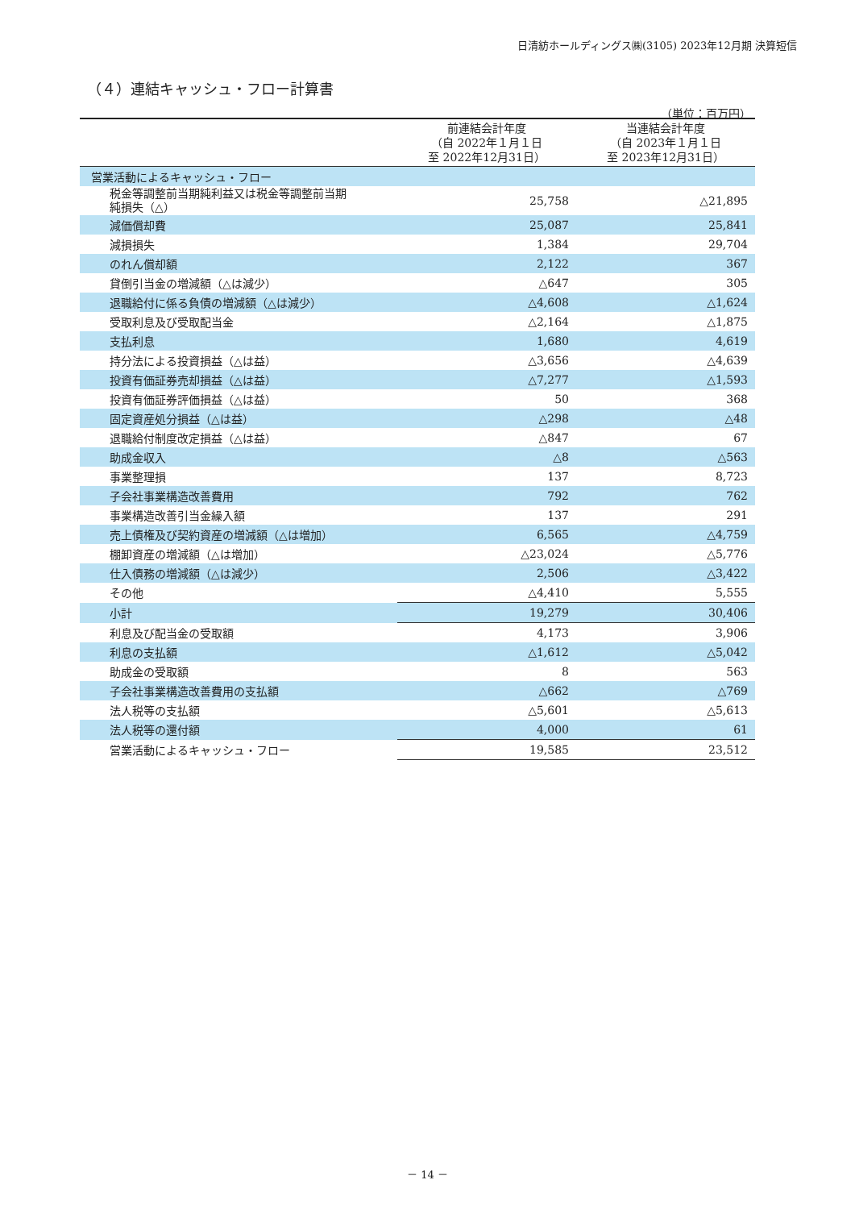日清紡ホールディングス㈱(3105) 2023年12月期 決算短信
（４）連結キャッシュ・フロー計算書
（単位：百万円）
| | 前連結会計年度 （自 2022年１月１日 至 2022年12月31日） | 当連結会計年度 （自 2023年１月１日 至 2023年12月31日） |
| --- | --- | --- |
| 営業活動によるキャッシュ・フロー | | |
| 税金等調整前当期純利益又は税金等調整前当期 純損失（△） | 25,758 | △21,895 |
| 減価償却費 | 25,087 | 25,841 |
| 減損損失 | 1,384 | 29,704 |
| のれん償却額 | 2,122 | 367 |
| 貸倒引当金の増減額（△は減少） | △647 | 305 |
| 退職給付に係る負債の増減額（△は減少） | △4,608 | △1,624 |
| 受取利息及び受取配当金 | △2,164 | △1,875 |
| 支払利息 | 1,680 | 4,619 |
| 持分法による投資損益（△は益） | △3,656 | △4,639 |
| 投資有価証券売却損益（△は益） | △7,277 | △1,593 |
| 投資有価証券評価損益（△は益） | 50 | 368 |
| 固定資産処分損益（△は益） | △298 | △48 |
| 退職給付制度改定損益（△は益） | △847 | 67 |
| 助成金収入 | △8 | △563 |
| 事業整理損 | 137 | 8,723 |
| 子会社事業構造改善費用 | 792 | 762 |
| 事業構造改善引当金繰入額 | 137 | 291 |
| 売上債権及び契約資産の増減額（△は増加） | 6,565 | △4,759 |
| 棚卸資産の増減額（△は増加） | △23,024 | △5,776 |
| 仕入債務の増減額（△は減少） | 2,506 | △3,422 |
| その他 | △4,410 | 5,555 |
| 小計 | 19,279 | 30,406 |
| 利息及び配当金の受取額 | 4,173 | 3,906 |
| 利息の支払額 | △1,612 | △5,042 |
| 助成金の受取額 | 8 | 563 |
| 子会社事業構造改善費用の支払額 | △662 | △769 |
| 法人税等の支払額 | △5,601 | △5,613 |
| 法人税等の還付額 | 4,000 | 61 |
| 営業活動によるキャッシュ・フロー | 19,585 | 23,512 |
－ 14 －